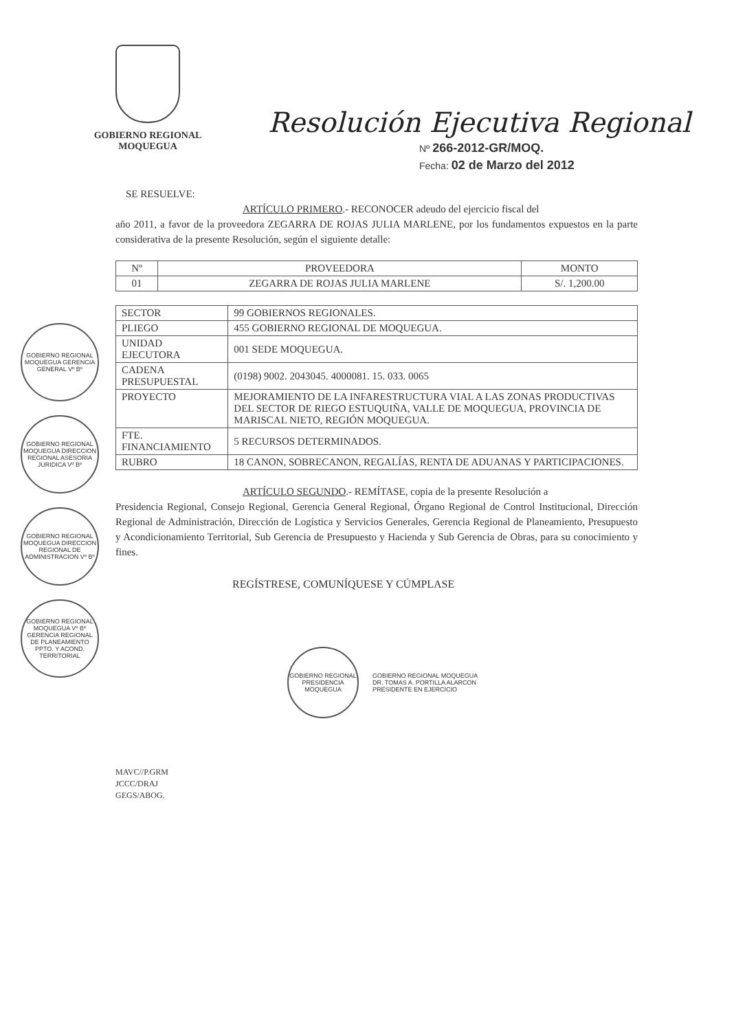GOBIERNO REGIONAL
MOQUEGUA
Resolución Ejecutiva Regional
Nº 266-2012-GR/MOQ.
Fecha: 02 de Marzo del 2012
SE RESUELVE:
ARTÍCULO PRIMERO.- RECONOCER adeudo del ejercicio fiscal del
año 2011, a favor de la proveedora ZEGARRA DE ROJAS JULIA MARLENE, por los fundamentos expuestos en la parte considerativa de la presente Resolución, según el siguiente detalle:
| Nº | PROVEEDORA | MONTO |
| --- | --- | --- |
| 01 | ZEGARRA DE ROJAS JULIA MARLENE | S/. 1,200.00 |
| SECTOR | 99 GOBIERNOS REGIONALES. |
| PLIEGO | 455 GOBIERNO REGIONAL DE MOQUEGUA. |
| UNIDAD EJECUTORA | 001 SEDE MOQUEGUA. |
| CADENA PRESUPUESTAL | (0198) 9002. 2043045. 4000081. 15. 033. 0065 |
| PROYECTO | MEJORAMIENTO DE LA INFARESTRUCTURA VIAL A LAS ZONAS PRODUCTIVAS DEL SECTOR DE RIEGO ESTUQUIÑA, VALLE DE MOQUEGUA, PROVINCIA DE MARISCAL NIETO, REGIÓN MOQUEGUA. |
| FTE. FINANCIAMIENTO | 5 RECURSOS DETERMINADOS. |
| RUBRO | 18 CANON, SOBRECANON, REGALÍAS, RENTA DE ADUANAS Y PARTICIPACIONES. |
ARTÍCULO SEGUNDO.- REMÍTASE, copia de la presente Resolución a
Presidencia Regional, Consejo Regional, Gerencia General Regional, Órgano Regional de Control Institucional, Dirección Regional de Administración, Dirección de Logística y Servicios Generales, Gerencia Regional de Planeamiento, Presupuesto y Acondicionamiento Territorial, Sub Gerencia de Presupuesto y Hacienda y Sub Gerencia de Obras, para su conocimiento y fines.
REGÍSTRESE, COMUNÍQUESE Y CÚMPLASE
GOBIERNO REGIONAL PRESIDENCIA MOQUEGUA
GOBIERNO REGIONAL MOQUEGUA
DR. TOMAS A. PORTILLA ALARCON
PRESIDENTE EN EJERCICIO
MAVC//P.GRM
JCCC/DRAJ
GEGS/ABOG.
GOBIERNO REGIONAL MOQUEGUA GERENCIA GENERAL Vº Bº
GOBIERNO REGIONAL MOQUEGUA DIRECCION REGIONAL ASESORIA JURIDICA Vº Bº
GOBIERNO REGIONAL MOQUEGUA DIRECCION REGIONAL DE ADMINISTRACION Vº Bº
GOBIERNO REGIONAL MOQUEGUA Vº Bº GERENCIA REGIONAL DE PLANEAMIENTO PPTO. Y ACOND. TERRITORIAL